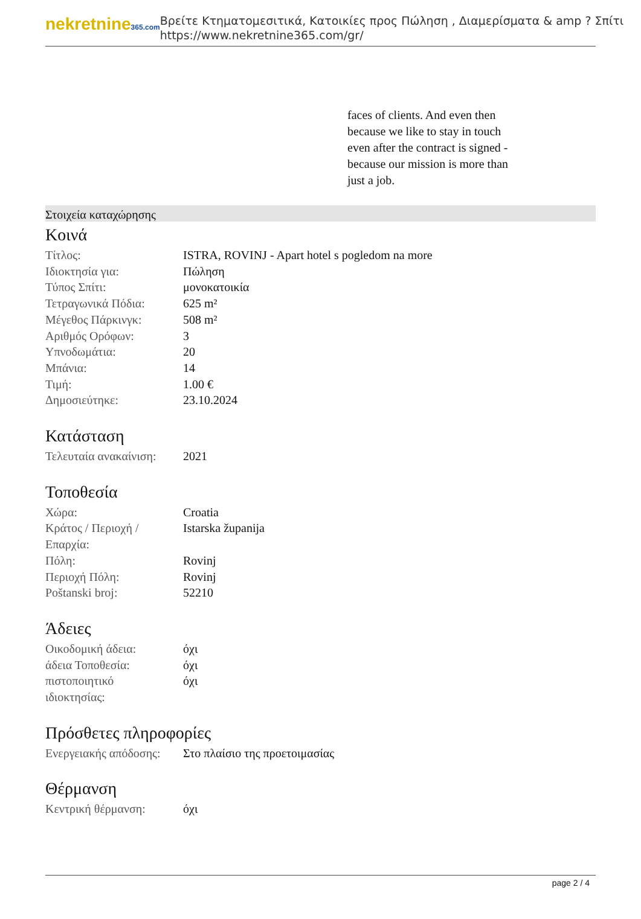nekretnine365.com
Βρείτε Κτηματομεσιτικά, Κατοικίες προς Πώληση , Διαμερίσματα & amp ? Σπίτι
https://www.nekretnine365.com/gr/
faces of clients. And even then because we like to stay in touch even after the contract is signed - because our mission is more than just a job.
Στοιχεία καταχώρησης
Κοινά
| Τίτλος: | ISTRA, ROVINJ - Apart hotel s pogledom na more |
| Ιδιοκτησία για: | Πώληση |
| Τύπος Σπίτι: | μονοκατοικία |
| Τετραγωνικά Πόδια: | 625 m² |
| Μέγεθος Πάρκινγκ: | 508 m² |
| Αριθμός Ορόφων: | 3 |
| Υπνοδωμάτια: | 20 |
| Μπάνια: | 14 |
| Τιμή: | 1.00 € |
| Δημοσιεύτηκε: | 23.10.2024 |
Κατάσταση
| Τελευταία ανακαίνιση: | 2021 |
Τοποθεσία
| Χώρα: | Croatia |
| Κράτος / Περιοχή / Επαρχία: | Istarska županija |
| Πόλη: | Rovinj |
| Περιοχή Πόλη: | Rovinj |
| Poštanski broj: | 52210 |
Άδειες
| Οικοδομική άδεια: | όχι |
| άδεια Τοποθεσία: | όχι |
| πιστοποιητικό ιδιοκτησίας: | όχι |
Πρόσθετες πληροφορίες
| Ενεργειακής απόδοσης: | Στο πλαίσιο της προετοιμασίας |
Θέρμανση
| Κεντρική θέρμανση: | όχι |
page 2 / 4